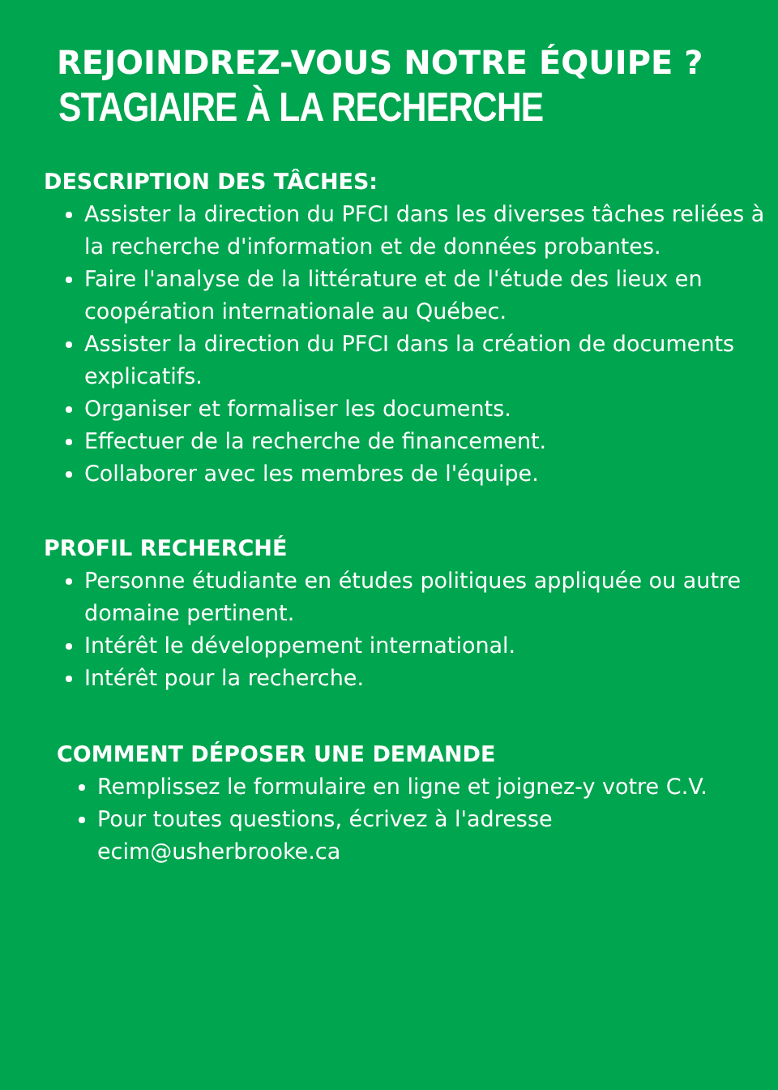REJOINDREZ-VOUS NOTRE ÉQUIPE ?
STAGIAIRE À LA RECHERCHE
DESCRIPTION DES TÂCHES:
Assister la direction du PFCI dans les diverses tâches reliées à la recherche d'information et de données probantes.
Faire l'analyse de la littérature et de l'étude des lieux en coopération internationale au Québec.
Assister la direction du PFCI dans la création de documents explicatifs.
Organiser et formaliser les documents.
Effectuer de la recherche de financement.
Collaborer avec les membres de l'équipe.
PROFIL RECHERCHÉ
Personne étudiante en études politiques appliquée ou autre domaine pertinent.
Intérêt le développement international.
Intérêt pour la recherche.
COMMENT DÉPOSER UNE DEMANDE
Remplissez le formulaire en ligne et joignez-y votre C.V.
Pour toutes questions, écrivez à l'adresse ecim@usherbrooke.ca